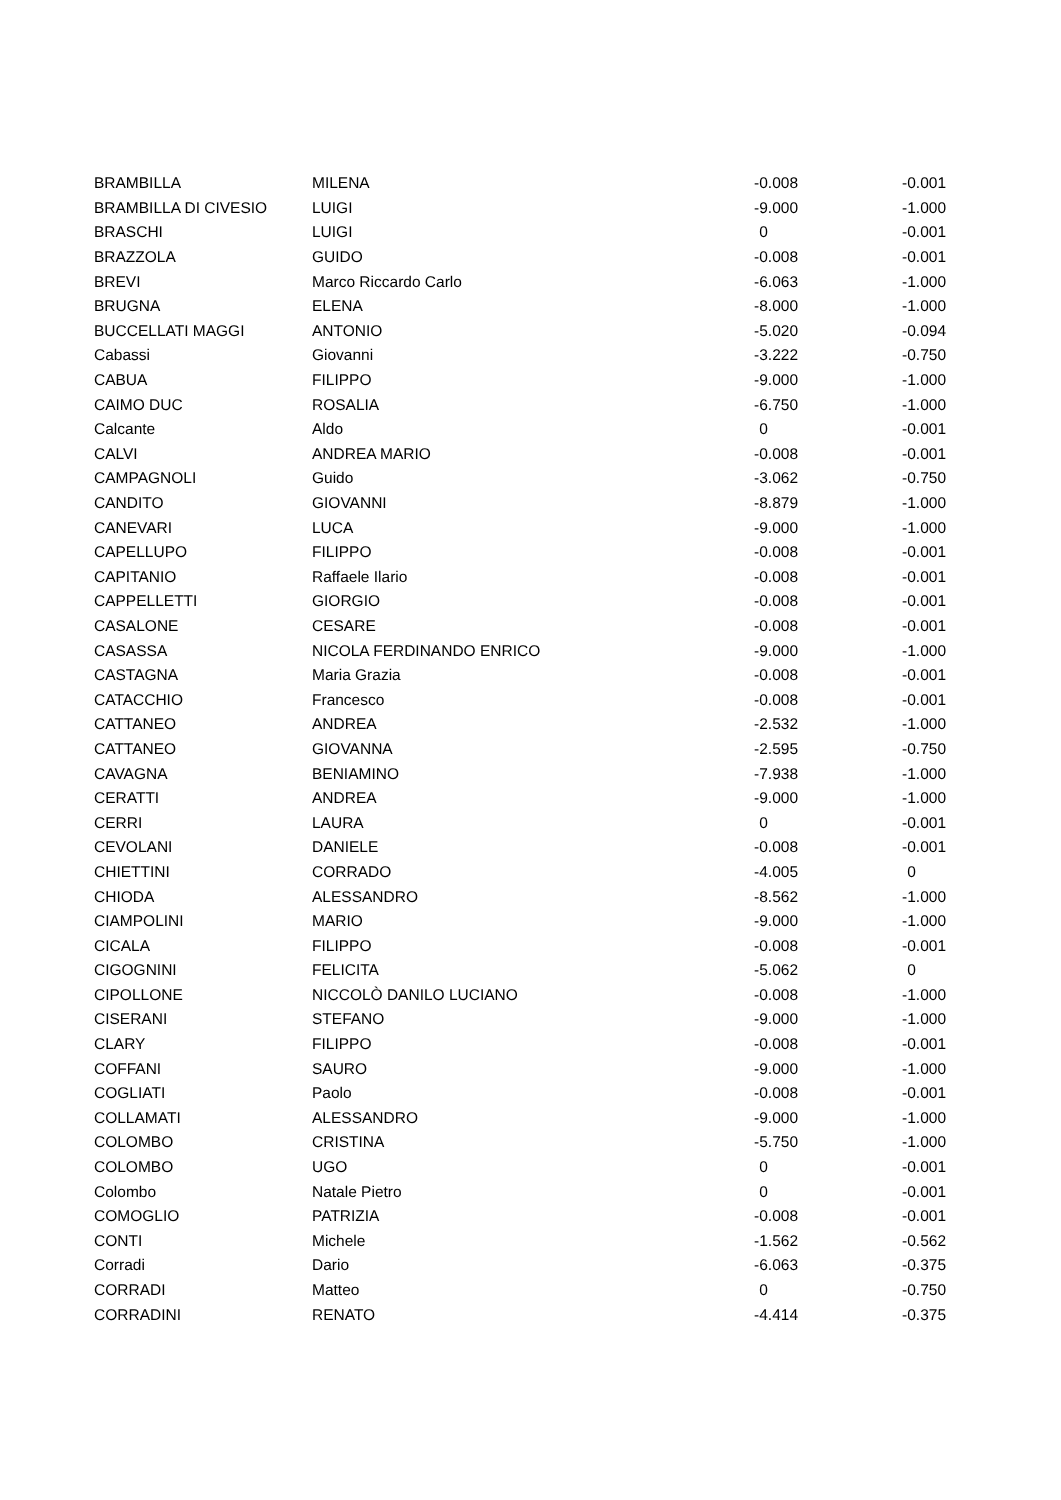| BRAMBILLA | MILENA | -0.008 | -0.001 |
| BRAMBILLA DI CIVESIO | LUIGI | -9.000 | -1.000 |
| BRASCHI | LUIGI | 0 | -0.001 |
| BRAZZOLA | GUIDO | -0.008 | -0.001 |
| BREVI | Marco Riccardo Carlo | -6.063 | -1.000 |
| BRUGNA | ELENA | -8.000 | -1.000 |
| BUCCELLATI MAGGI | ANTONIO | -5.020 | -0.094 |
| Cabassi | Giovanni | -3.222 | -0.750 |
| CABUA | FILIPPO | -9.000 | -1.000 |
| CAIMO DUC | ROSALIA | -6.750 | -1.000 |
| Calcante | Aldo | 0 | -0.001 |
| CALVI | ANDREA MARIO | -0.008 | -0.001 |
| CAMPAGNOLI | Guido | -3.062 | -0.750 |
| CANDITO | GIOVANNI | -8.879 | -1.000 |
| CANEVARI | LUCA | -9.000 | -1.000 |
| CAPELLUPO | FILIPPO | -0.008 | -0.001 |
| CAPITANIO | Raffaele Ilario | -0.008 | -0.001 |
| CAPPELLETTI | GIORGIO | -0.008 | -0.001 |
| CASALONE | CESARE | -0.008 | -0.001 |
| CASASSA | NICOLA FERDINANDO ENRICO | -9.000 | -1.000 |
| CASTAGNA | Maria Grazia | -0.008 | -0.001 |
| CATACCHIO | Francesco | -0.008 | -0.001 |
| CATTANEO | ANDREA | -2.532 | -1.000 |
| CATTANEO | GIOVANNA | -2.595 | -0.750 |
| CAVAGNA | BENIAMINO | -7.938 | -1.000 |
| CERATTI | ANDREA | -9.000 | -1.000 |
| CERRI | LAURA | 0 | -0.001 |
| CEVOLANI | DANIELE | -0.008 | -0.001 |
| CHIETTINI | CORRADO | -4.005 | 0 |
| CHIODA | ALESSANDRO | -8.562 | -1.000 |
| CIAMPOLINI | MARIO | -9.000 | -1.000 |
| CICALA | FILIPPO | -0.008 | -0.001 |
| CIGOGNINI | FELICITA | -5.062 | 0 |
| CIPOLLONE | NICCOLÒ DANILO LUCIANO | -0.008 | -1.000 |
| CISERANI | STEFANO | -9.000 | -1.000 |
| CLARY | FILIPPO | -0.008 | -0.001 |
| COFFANI | SAURO | -9.000 | -1.000 |
| COGLIATI | Paolo | -0.008 | -0.001 |
| COLLAMATI | ALESSANDRO | -9.000 | -1.000 |
| COLOMBO | CRISTINA | -5.750 | -1.000 |
| COLOMBO | UGO | 0 | -0.001 |
| Colombo | Natale Pietro | 0 | -0.001 |
| COMOGLIO | PATRIZIA | -0.008 | -0.001 |
| CONTI | Michele | -1.562 | -0.562 |
| Corradi | Dario | -6.063 | -0.375 |
| CORRADI | Matteo | 0 | -0.750 |
| CORRADINI | RENATO | -4.414 | -0.375 |